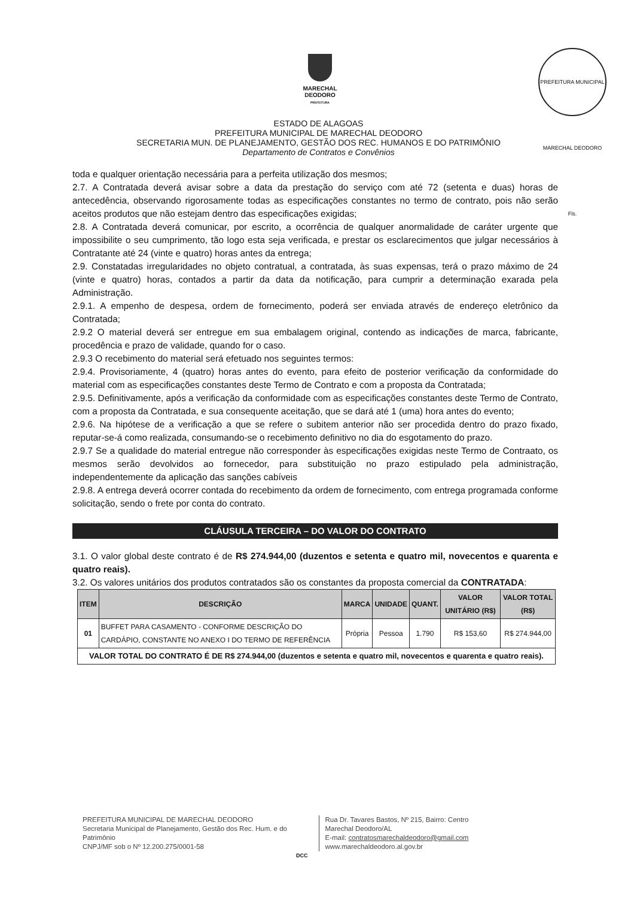MARECHAL
DEODORO
PREFEITURA
PREFEITURA MUNICIPAL MARECHAL DEODORO Fls.
ESTADO DE ALAGOAS
PREFEITURA MUNICIPAL DE MARECHAL DEODORO
SECRETARIA MUN. DE PLANEJAMENTO, GESTÃO DOS REC. HUMANOS E DO PATRIMÔNIO
Departamento de Contratos e Convênios
toda e qualquer orientação necessária para a perfeita utilização dos mesmos;
2.7. A Contratada deverá avisar sobre a data da prestação do serviço com até 72 (setenta e duas) horas de antecedência, observando rigorosamente todas as especificações constantes no termo de contrato, pois não serão aceitos produtos que não estejam dentro das especificações exigidas;
2.8. A Contratada deverá comunicar, por escrito, a ocorrência de qualquer anormalidade de caráter urgente que impossibilite o seu cumprimento, tão logo esta seja verificada, e prestar os esclarecimentos que julgar necessários à Contratante até 24 (vinte e quatro) horas antes da entrega;
2.9. Constatadas irregularidades no objeto contratual, a contratada, às suas expensas, terá o prazo máximo de 24 (vinte e quatro) horas, contados a partir da data da notificação, para cumprir a determinação exarada pela Administração.
2.9.1. A empenho de despesa, ordem de fornecimento, poderá ser enviada através de endereço eletrônico da Contratada;
2.9.2 O material deverá ser entregue em sua embalagem original, contendo as indicações de marca, fabricante, procedência e prazo de validade, quando for o caso.
2.9.3 O recebimento do material será efetuado nos seguintes termos:
2.9.4. Provisoriamente, 4 (quatro) horas antes do evento, para efeito de posterior verificação da conformidade do material com as especificações constantes deste Termo de Contrato e com a proposta da Contratada;
2.9.5. Definitivamente, após a verificação da conformidade com as especificações constantes deste Termo de Contrato, com a proposta da Contratada, e sua consequente aceitação, que se dará até 1 (uma) hora antes do evento;
2.9.6. Na hipótese de a verificação a que se refere o subitem anterior não ser procedida dentro do prazo fixado, reputar-se-á como realizada, consumando-se o recebimento definitivo no dia do esgotamento do prazo.
2.9.7 Se a qualidade do material entregue não corresponder às especificações exigidas neste Termo de Contraato, os mesmos serão devolvidos ao fornecedor, para substituição no prazo estipulado pela administração, independentemente da aplicação das sanções cabíveis
2.9.8. A entrega deverá ocorrer contada do recebimento da ordem de fornecimento, com entrega programada conforme solicitação, sendo o frete por conta do contrato.
CLÁUSULA TERCEIRA – DO VALOR DO CONTRATO
3.1. O valor global deste contrato é de R$ 274.944,00 (duzentos e setenta e quatro mil, novecentos e quarenta e quatro reais).
3.2. Os valores unitários dos produtos contratados são os constantes da proposta comercial da CONTRATADA:
| ITEM | DESCRIÇÃO | MARCA | UNIDADE | QUANT. | VALOR UNITÁRIO (R$) | VALOR TOTAL (R$) |
| --- | --- | --- | --- | --- | --- | --- |
| 01 | BUFFET PARA CASAMENTO - CONFORME DESCRIÇÃO DO CARDÁPIO, CONSTANTE NO ANEXO I DO TERMO DE REFERÊNCIA | Própria | Pessoa | 1.790 | R$ 153,60 | R$ 274.944,00 |
| VALOR TOTAL DO CONTRATO É DE R$ 274.944,00 (duzentos e setenta e quatro mil, novecentos e quarenta e quatro reais). | | | | | | |
PREFEITURA MUNICIPAL DE MARECHAL DEODORO
Secretaria Municipal de Planejamento, Gestão dos Rec. Hum. e do Patrimônio
CNPJ/MF sob o Nº 12.200.275/0001-58
Rua Dr. Tavares Bastos, Nº 215, Bairro: Centro
Marechal Deodoro/AL
E-mail: contratosmarechaldeodoro@gmail.com
www.marechaldeodoro.al.gov.br
DCC